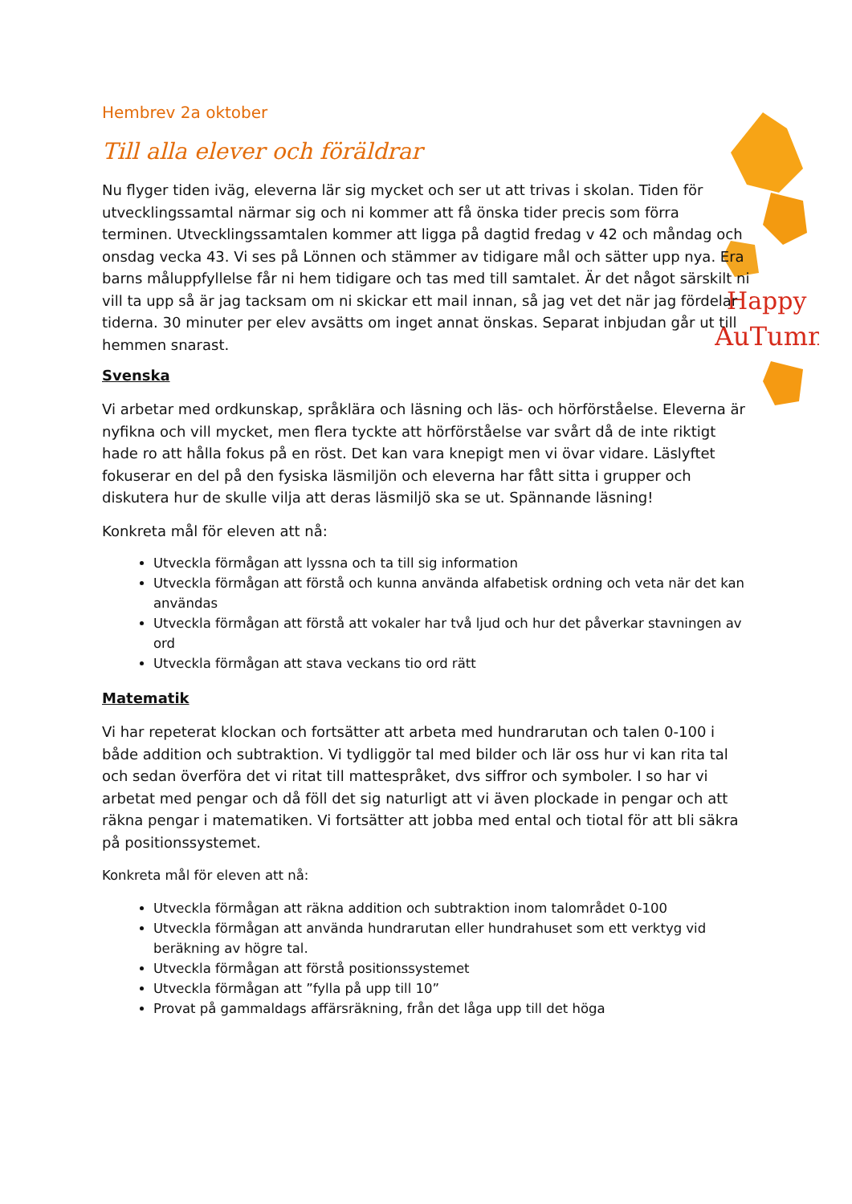Happy
AuTumn
Hembrev 2a oktober
Till alla elever och föräldrar
Nu flyger tiden iväg, eleverna lär sig mycket och ser ut att trivas i skolan. Tiden för utvecklingssamtal närmar sig och ni kommer att få önska tider precis som förra terminen. Utvecklingssamtalen kommer att ligga på dagtid fredag v 42 och måndag och onsdag vecka 43. Vi ses på Lönnen och stämmer av tidigare mål och sätter upp nya. Era barns måluppfyllelse får ni hem tidigare och tas med till samtalet. Är det något särskilt ni vill ta upp så är jag tacksam om ni skickar ett mail innan, så jag vet det när jag fördelar tiderna. 30 minuter per elev avsätts om inget annat önskas. Separat inbjudan går ut till hemmen snarast.
Svenska
Vi arbetar med ordkunskap, språklära och läsning och läs- och hörförståelse. Eleverna är nyfikna och vill mycket, men flera tyckte att hörförståelse var svårt då de inte riktigt hade ro att hålla fokus på en röst. Det kan vara knepigt men vi övar vidare. Läslyftet fokuserar en del på den fysiska läsmiljön och eleverna har fått sitta i grupper och diskutera hur de skulle vilja att deras läsmiljö ska se ut. Spännande läsning!
Konkreta mål för eleven att nå:
Utveckla förmågan att lyssna och ta till sig information
Utveckla förmågan att förstå och kunna använda alfabetisk ordning och veta när det kan användas
Utveckla förmågan att förstå att vokaler har två ljud och hur det påverkar stavningen av ord
Utveckla förmågan att stava veckans tio ord rätt
Matematik
Vi har repeterat klockan och fortsätter att arbeta med hundrarutan och talen 0-100 i både addition och subtraktion. Vi tydliggör tal med bilder och lär oss hur vi kan rita tal och sedan överföra det vi ritat till mattespråket, dvs siffror och symboler. I so har vi arbetat med pengar och då föll det sig naturligt att vi även plockade in pengar och att räkna pengar i matematiken. Vi fortsätter att jobba med ental och tiotal för att bli säkra på positionssystemet.
Konkreta mål för eleven att nå:
Utveckla förmågan att räkna addition och subtraktion inom talområdet 0-100
Utveckla förmågan att använda hundrarutan eller hundrahuset som ett verktyg vid beräkning av högre tal.
Utveckla förmågan att förstå positionssystemet
Utveckla förmågan att ”fylla på upp till 10”
Provat på gammaldags affärsräkning, från det låga upp till det höga